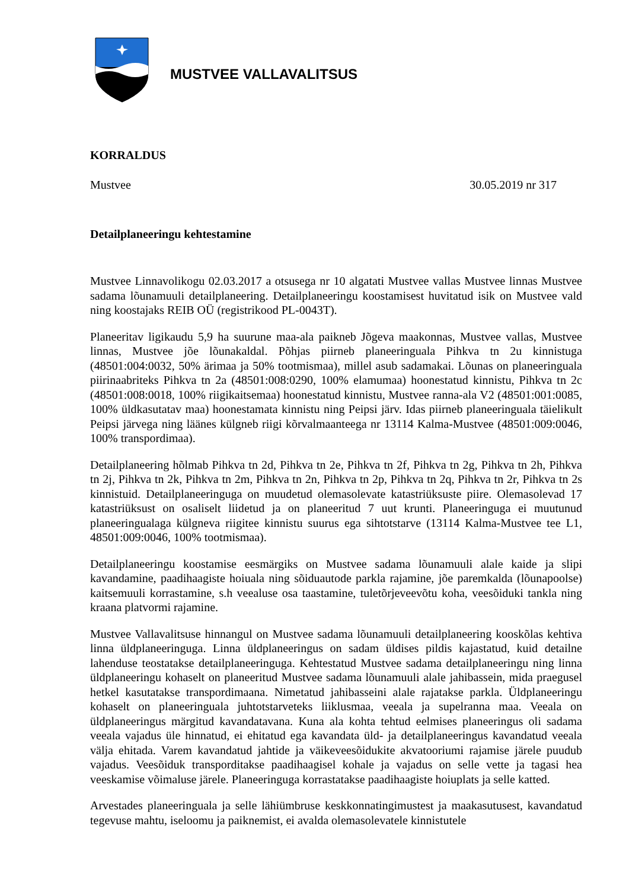MUSTVEE VALLAVALITSUS
KORRALDUS
Mustvee 30.05.2019 nr 317
Detailplaneeringu kehtestamine
Mustvee Linnavolikogu 02.03.2017 a otsusega nr 10 algatati Mustvee vallas Mustvee linnas Mustvee sadama lõunamuuli detailplaneering. Detailplaneeringu koostamisest huvitatud isik on Mustvee vald ning koostajaks REIB OÜ (registrikood PL-0043T).
Planeeritav ligikaudu 5,9 ha suurune maa-ala paikneb Jõgeva maakonnas, Mustvee vallas, Mustvee linnas, Mustvee jõe lõunakaldal. Põhjas piirneb planeeringuala Pihkva tn 2u kinnistuga (48501:004:0032, 50% ärimaa ja 50% tootmismaa), millel asub sadamakai. Lõunas on planeeringuala piirinaabriteks Pihkva tn 2a (48501:008:0290, 100% elamumaa) hoonestatud kinnistu, Pihkva tn 2c (48501:008:0018, 100% riigikaitsemaa) hoonestatud kinnistu, Mustvee ranna-ala V2 (48501:001:0085, 100% üldkasutatav maa) hoonestamata kinnistu ning Peipsi järv. Idas piirneb planeeringuala täielikult Peipsi järvega ning läänes külgneb riigi kõrvalmaanteega nr 13114 Kalma-Mustvee (48501:009:0046, 100% transpordimaa).
Detailplaneering hõlmab Pihkva tn 2d, Pihkva tn 2e, Pihkva tn 2f, Pihkva tn 2g, Pihkva tn 2h, Pihkva tn 2j, Pihkva tn 2k, Pihkva tn 2m, Pihkva tn 2n, Pihkva tn 2p, Pihkva tn 2q, Pihkva tn 2r, Pihkva tn 2s kinnistuid. Detailplaneeringuga on muudetud olemasolevate katastriüksuste piire. Olemasolevad 17 katastriüksust on osaliselt liidetud ja on planeeritud 7 uut krunti. Planeeringuga ei muutunud planeeringualaga külgneva riigitee kinnistu suurus ega sihtotstarve (13114 Kalma-Mustvee tee L1, 48501:009:0046, 100% tootmismaa).
Detailplaneeringu koostamise eesmärgiks on Mustvee sadama lõunamuuli alale kaide ja slipi kavandamine, paadihaagiste hoiuala ning sõiduautode parkla rajamine, jõe paremkalda (lõunapoolse) kaitsemuuli korrastamine, s.h veealuse osa taastamine, tuletõrjeveevõtu koha, veesõiduki tankla ning kraana platvormi rajamine.
Mustvee Vallavalitsuse hinnangul on Mustvee sadama lõunamuuli detailplaneering kooskõlas kehtiva linna üldplaneeringuga. Linna üldplaneeringus on sadam üldises pildis kajastatud, kuid detailne lahenduse teostatakse detailplaneeringuga. Kehtestatud Mustvee sadama detailplaneeringu ning linna üldplaneeringu kohaselt on planeeritud Mustvee sadama lõunamuuli alale jahibassein, mida praegusel hetkel kasutatakse transpordimaana. Nimetatud jahibasseini alale rajatakse parkla. Üldplaneeringu kohaselt on planeeringuala juhtotstarveteks liiklusmaa, veeala ja supelranna maa. Veeala on üldplaneeringus märgitud kavandatavana. Kuna ala kohta tehtud eelmises planeeringus oli sadama veeala vajadus üle hinnatud, ei ehitatud ega kavandata üld- ja detailplaneeringus kavandatud veeala välja ehitada. Varem kavandatud jahtide ja väikeveesõidukite akvatooriumi rajamise järele puudub vajadus. Veesõiduk transporditakse paadihaagisel kohale ja vajadus on selle vette ja tagasi hea veeskamise võimaluse järele. Planeeringuga korrastatakse paadihaagiste hoiuplats ja selle katted.
Arvestades planeeringuala ja selle lähiümbruse keskkonnatingimustest ja maakasutusest, kavandatud tegevuse mahtu, iseloomu ja paiknemist, ei avalda olemasolevatele kinnistutele